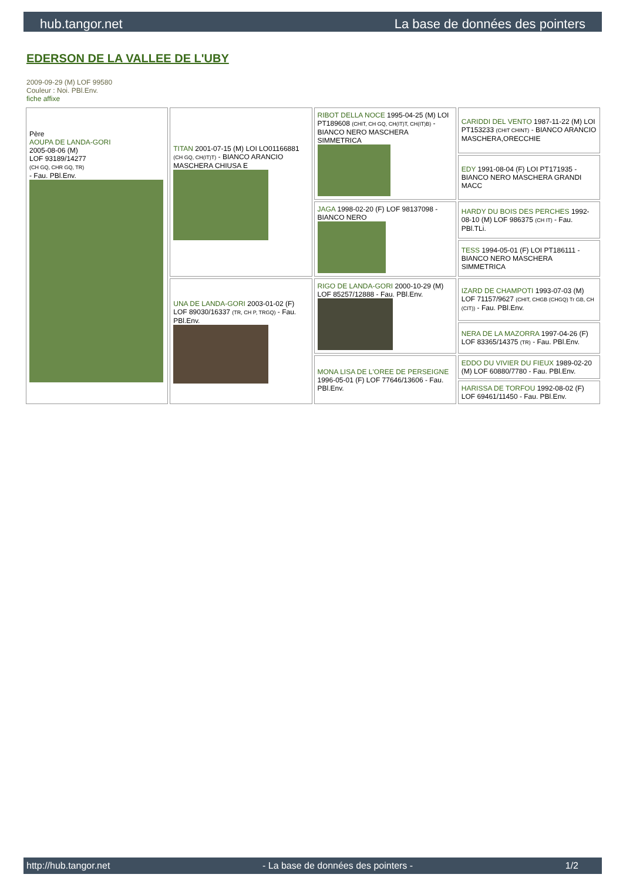hub.tangor.net La base de données des pointers
EDERSON DE LA VALLEE DE L'UBY
2009-09-29 (M) LOF 99580
Couleur : Noi. PBl.Env.
fiche affixe
| Père AOUPA DE LANDA-GORI 2005-08-06 (M) LOF 93189/14277 (CH GQ, CHR GQ, TR) - Fau. PBl.Env. | TITAN 2001-07-15 (M) LOI LO01166881 (CH GQ, CH(IT)T) - BIANCO ARANCIO MASCHERA CHIUSA E | RIBOT DELLA NOCE 1995-04-25 (M) LOI PT189608 (CHIT, CH GQ, CH(IT)T, CH(IT)B) - BIANCO NERO MASCHERA SIMMETRICA | CARIDDI DEL VENTO 1987-11-22 (M) LOI PT153233 (CHIT CHINT) - BIANCO ARANCIO MASCHERA,ORECCHIE |
| | | | EDY 1991-08-04 (F) LOI PT171935 - BIANCO NERO MASCHERA GRANDI MACC |
| | | JAGA 1998-02-20 (F) LOF 98137098 - BIANCO NERO | HARDY DU BOIS DES PERCHES 1992-08-10 (M) LOF 986375 (CH IT) - Fau. PBl.TLi. |
| | | | TESS 1994-05-01 (F) LOI PT186111 - BIANCO NERO MASCHERA SIMMETRICA |
| | UNA DE LANDA-GORI 2003-01-02 (F) LOF 89030/16337 (TR, CH P, TRGQ) - Fau. PBl.Env. | RIGO DE LANDA-GORI 2000-10-29 (M) LOF 85257/12888 - Fau. PBl.Env. | IZARD DE CHAMPOTI 1993-07-03 (M) LOF 71157/9627 (CHIT, CHGB (CHGQ) Tr GB, CH (CIT)) - Fau. PBl.Env. |
| | | | NERA DE LA MAZORRA 1997-04-26 (F) LOF 83365/14375 (TR) - Fau. PBl.Env. |
| | | MONA LISA DE L'OREE DE PERSEIGNE 1996-05-01 (F) LOF 77646/13606 - Fau. PBl.Env. | EDDO DU VIVIER DU FIEUX 1989-02-20 (M) LOF 60880/7780 - Fau. PBl.Env. |
| | | | HARISSA DE TORFOU 1992-08-02 (F) LOF 69461/11450 - Fau. PBl.Env. |
http://hub.tangor.net - La base de données des pointers - 1/2